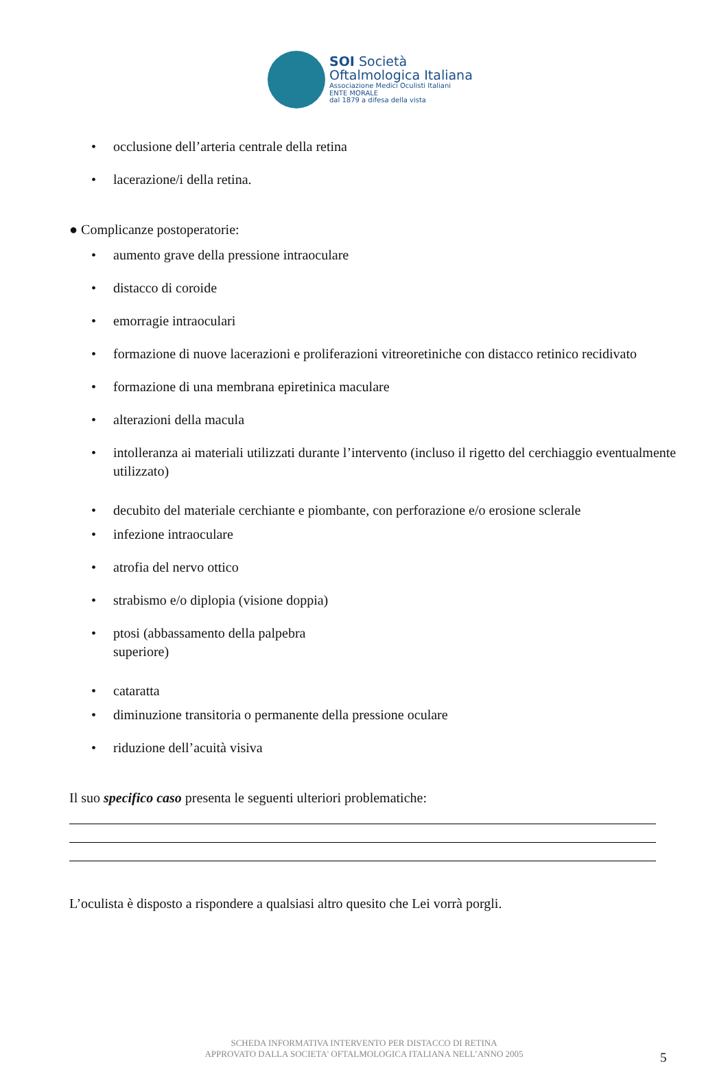SOI Società
Oftalmologica Italiana
Associazione Medici Oculisti Italiani
ENTE MORALE
dal 1879 a difesa della vista
occlusione dell’arteria centrale della retina
lacerazione/i della retina.
● Complicanze postoperatorie:
aumento grave della pressione intraoculare
distacco di coroide
emorragie intraoculari
formazione di nuove lacerazioni e proliferazioni vitreoretiniche con distacco retinico recidivato
formazione di una membrana epiretinica maculare
alterazioni della macula
intolleranza ai materiali utilizzati durante l’intervento (incluso il rigetto del cerchiaggio eventualmente utilizzato)
decubito del materiale cerchiante e piombante, con perforazione e/o erosione sclerale
infezione intraoculare
atrofia del nervo ottico
strabismo e/o diplopia (visione doppia)
ptosi (abbassamento della palpebra superiore)
cataratta
diminuzione transitoria o permanente della pressione oculare
riduzione dell’acuità visiva
Il suo specifico caso presenta le seguenti ulteriori problematiche:
L’oculista è disposto a rispondere a qualsiasi altro quesito che Lei vorrà porgli.
SCHEDA INFORMATIVA INTERVENTO PER DISTACCO DI RETINA
APPROVATO DALLA SOCIETA' OFTALMOLOGICA ITALIANA NELL’ANNO 2005
5